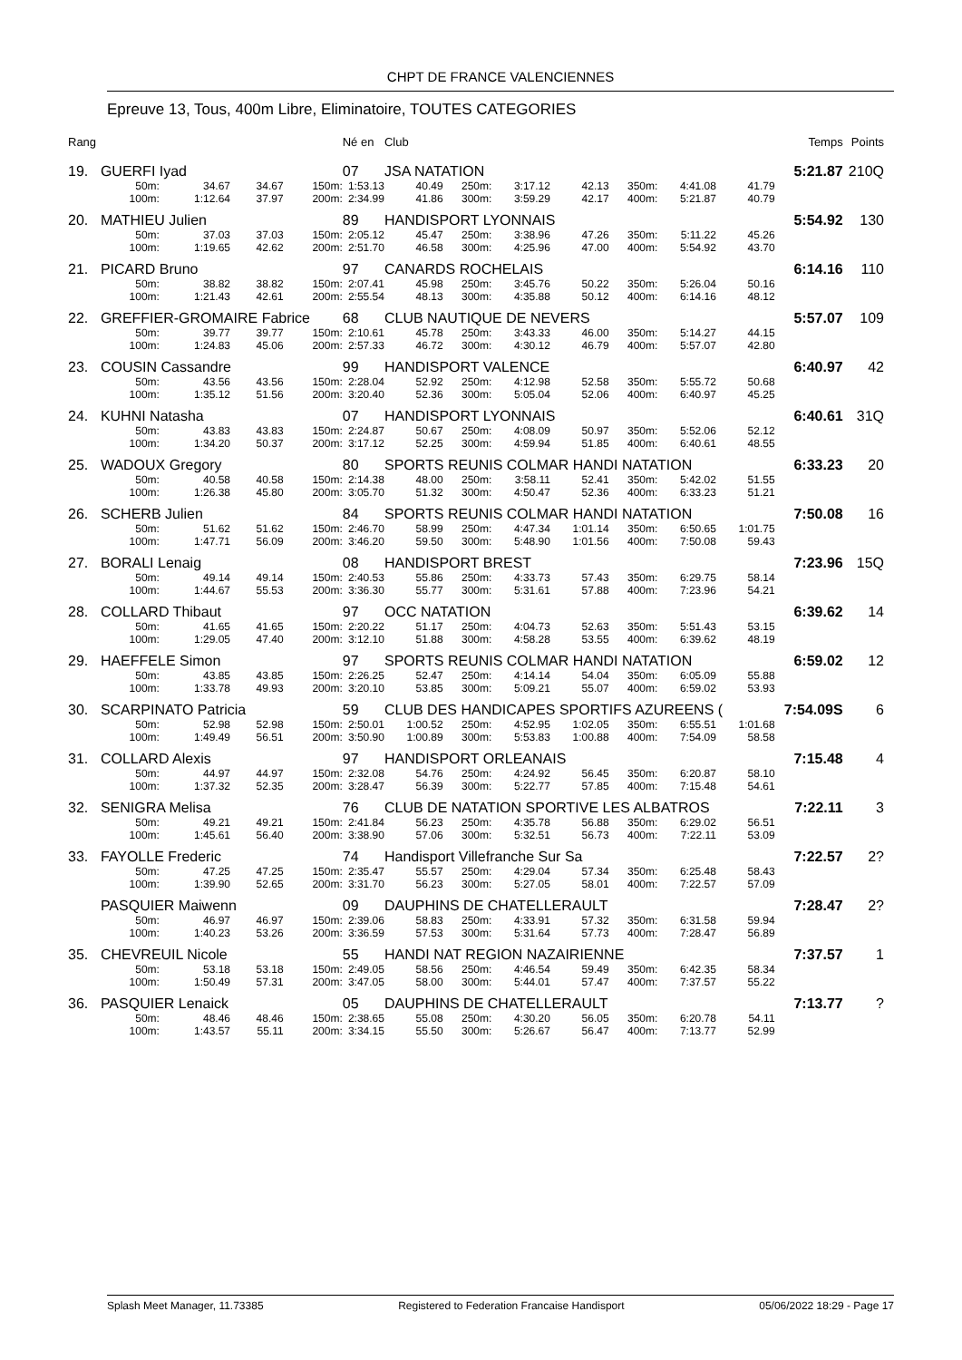CHPT DE FRANCE VALENCIENNES
Epreuve 13, Tous, 400m Libre, Eliminatoire, TOUTES CATEGORIES
| Rang | | | | | Né en | Club | | | | | | | | Temps | Points |
| --- | --- | --- | --- | --- | --- | --- | --- | --- | --- | --- | --- | --- | --- | --- | --- |
| 19. | GUERFI Iyad | | | | 07 | JSA NATATION | | | | | | | | 5:21.87 | 210Q |
| | 50m: | 34.67 | 34.67 | 150m: | 1:53.13 | 40.49 | 250m: | 3:17.12 | 42.13 | 350m: | 4:41.08 | 41.79 | | | |
| | 100m: | 1:12.64 | 37.97 | 200m: | 2:34.99 | 41.86 | 300m: | 3:59.29 | 42.17 | 400m: | 5:21.87 | 40.79 | | | |
| 20. | MATHIEU Julien | | | | 89 | HANDISPORT LYONNAIS | | | | | | | | 5:54.92 | 130 |
| | 50m: | 37.03 | 37.03 | 150m: | 2:05.12 | 45.47 | 250m: | 3:38.96 | 47.26 | 350m: | 5:11.22 | 45.26 | | | |
| | 100m: | 1:19.65 | 42.62 | 200m: | 2:51.70 | 46.58 | 300m: | 4:25.96 | 47.00 | 400m: | 5:54.92 | 43.70 | | | |
| 21. | PICARD Bruno | | | | 97 | CANARDS ROCHELAIS | | | | | | | | 6:14.16 | 110 |
| | 50m: | 38.82 | 38.82 | 150m: | 2:07.41 | 45.98 | 250m: | 3:45.76 | 50.22 | 350m: | 5:26.04 | 50.16 | | | |
| | 100m: | 1:21.43 | 42.61 | 200m: | 2:55.54 | 48.13 | 300m: | 4:35.88 | 50.12 | 400m: | 6:14.16 | 48.12 | | | |
| 22. | GREFFIER-GROMAIRE Fabrice | | | | 68 | CLUB NAUTIQUE DE NEVERS | | | | | | | | 5:57.07 | 109 |
| | 50m: | 39.77 | 39.77 | 150m: | 2:10.61 | 45.78 | 250m: | 3:43.33 | 46.00 | 350m: | 5:14.27 | 44.15 | | | |
| | 100m: | 1:24.83 | 45.06 | 200m: | 2:57.33 | 46.72 | 300m: | 4:30.12 | 46.79 | 400m: | 5:57.07 | 42.80 | | | |
| 23. | COUSIN Cassandre | | | | 99 | HANDISPORT VALENCE | | | | | | | | 6:40.97 | 42 |
| | 50m: | 43.56 | 43.56 | 150m: | 2:28.04 | 52.92 | 250m: | 4:12.98 | 52.58 | 350m: | 5:55.72 | 50.68 | | | |
| | 100m: | 1:35.12 | 51.56 | 200m: | 3:20.40 | 52.36 | 300m: | 5:05.04 | 52.06 | 400m: | 6:40.97 | 45.25 | | | |
| 24. | KUHNI Natasha | | | | 07 | HANDISPORT LYONNAIS | | | | | | | | 6:40.61 | 31Q |
| | 50m: | 43.83 | 43.83 | 150m: | 2:24.87 | 50.67 | 250m: | 4:08.09 | 50.97 | 350m: | 5:52.06 | 52.12 | | | |
| | 100m: | 1:34.20 | 50.37 | 200m: | 3:17.12 | 52.25 | 300m: | 4:59.94 | 51.85 | 400m: | 6:40.61 | 48.55 | | | |
| 25. | WADOUX Gregory | | | | 80 | SPORTS REUNIS COLMAR HANDI NATATION | | | | | | | | 6:33.23 | 20 |
| | 50m: | 40.58 | 40.58 | 150m: | 2:14.38 | 48.00 | 250m: | 3:58.11 | 52.41 | 350m: | 5:42.02 | 51.55 | | | |
| | 100m: | 1:26.38 | 45.80 | 200m: | 3:05.70 | 51.32 | 300m: | 4:50.47 | 52.36 | 400m: | 6:33.23 | 51.21 | | | |
| 26. | SCHERB Julien | | | | 84 | SPORTS REUNIS COLMAR HANDI NATATION | | | | | | | | 7:50.08 | 16 |
| | 50m: | 51.62 | 51.62 | 150m: | 2:46.70 | 58.99 | 250m: | 4:47.34 | 1:01.14 | 350m: | 6:50.65 | 1:01.75 | | | |
| | 100m: | 1:47.71 | 56.09 | 200m: | 3:46.20 | 59.50 | 300m: | 5:48.90 | 1:01.56 | 400m: | 7:50.08 | 59.43 | | | |
| 27. | BORALI Lenaig | | | | 08 | HANDISPORT BREST | | | | | | | | 7:23.96 | 15Q |
| | 50m: | 49.14 | 49.14 | 150m: | 2:40.53 | 55.86 | 250m: | 4:33.73 | 57.43 | 350m: | 6:29.75 | 58.14 | | | |
| | 100m: | 1:44.67 | 55.53 | 200m: | 3:36.30 | 55.77 | 300m: | 5:31.61 | 57.88 | 400m: | 7:23.96 | 54.21 | | | |
| 28. | COLLARD Thibaut | | | | 97 | OCC NATATION | | | | | | | | 6:39.62 | 14 |
| | 50m: | 41.65 | 41.65 | 150m: | 2:20.22 | 51.17 | 250m: | 4:04.73 | 52.63 | 350m: | 5:51.43 | 53.15 | | | |
| | 100m: | 1:29.05 | 47.40 | 200m: | 3:12.10 | 51.88 | 300m: | 4:58.28 | 53.55 | 400m: | 6:39.62 | 48.19 | | | |
| 29. | HAEFFELE Simon | | | | 97 | SPORTS REUNIS COLMAR HANDI NATATION | | | | | | | | 6:59.02 | 12 |
| | 50m: | 43.85 | 43.85 | 150m: | 2:26.25 | 52.47 | 250m: | 4:14.14 | 54.04 | 350m: | 6:05.09 | 55.88 | | | |
| | 100m: | 1:33.78 | 49.93 | 200m: | 3:20.10 | 53.85 | 300m: | 5:09.21 | 55.07 | 400m: | 6:59.02 | 53.93 | | | |
| 30. | SCARPINATO Patricia | | | | 59 | CLUB DES HANDICAPES SPORTIFS AZUREENS ( | | | | | | | | 7:54.09S | 6 |
| | 50m: | 52.98 | 52.98 | 150m: | 2:50.01 | 1:00.52 | 250m: | 4:52.95 | 1:02.05 | 350m: | 6:55.51 | 1:01.68 | | | |
| | 100m: | 1:49.49 | 56.51 | 200m: | 3:50.90 | 1:00.89 | 300m: | 5:53.83 | 1:00.88 | 400m: | 7:54.09 | 58.58 | | | |
| 31. | COLLARD Alexis | | | | 97 | HANDISPORT ORLEANAIS | | | | | | | | 7:15.48 | 4 |
| | 50m: | 44.97 | 44.97 | 150m: | 2:32.08 | 54.76 | 250m: | 4:24.92 | 56.45 | 350m: | 6:20.87 | 58.10 | | | |
| | 100m: | 1:37.32 | 52.35 | 200m: | 3:28.47 | 56.39 | 300m: | 5:22.77 | 57.85 | 400m: | 7:15.48 | 54.61 | | | |
| 32. | SENIGRA Melisa | | | | 76 | CLUB DE NATATION SPORTIVE LES ALBATROS | | | | | | | | 7:22.11 | 3 |
| | 50m: | 49.21 | 49.21 | 150m: | 2:41.84 | 56.23 | 250m: | 4:35.78 | 56.88 | 350m: | 6:29.02 | 56.51 | | | |
| | 100m: | 1:45.61 | 56.40 | 200m: | 3:38.90 | 57.06 | 300m: | 5:32.51 | 56.73 | 400m: | 7:22.11 | 53.09 | | | |
| 33. | FAYOLLE Frederic | | | | 74 | Handisport Villefranche Sur Sa | | | | | | | | 7:22.57 | 2? |
| | 50m: | 47.25 | 47.25 | 150m: | 2:35.47 | 55.57 | 250m: | 4:29.04 | 57.34 | 350m: | 6:25.48 | 58.43 | | | |
| | 100m: | 1:39.90 | 52.65 | 200m: | 3:31.70 | 56.23 | 300m: | 5:27.05 | 58.01 | 400m: | 7:22.57 | 57.09 | | | |
| | PASQUIER Maiwenn | | | | 09 | DAUPHINS DE CHATELLERAULT | | | | | | | | 7:28.47 | 2? |
| | 50m: | 46.97 | 46.97 | 150m: | 2:39.06 | 58.83 | 250m: | 4:33.91 | 57.32 | 350m: | 6:31.58 | 59.94 | | | |
| | 100m: | 1:40.23 | 53.26 | 200m: | 3:36.59 | 57.53 | 300m: | 5:31.64 | 57.73 | 400m: | 7:28.47 | 56.89 | | | |
| 35. | CHEVREUIL Nicole | | | | 55 | HANDI NAT REGION NAZAIRIENNE | | | | | | | | 7:37.57 | 1 |
| | 50m: | 53.18 | 53.18 | 150m: | 2:49.05 | 58.56 | 250m: | 4:46.54 | 59.49 | 350m: | 6:42.35 | 58.34 | | | |
| | 100m: | 1:50.49 | 57.31 | 200m: | 3:47.05 | 58.00 | 300m: | 5:44.01 | 57.47 | 400m: | 7:37.57 | 55.22 | | | |
| 36. | PASQUIER Lenaick | | | | 05 | DAUPHINS DE CHATELLERAULT | | | | | | | | 7:13.77 | ? |
| | 50m: | 48.46 | 48.46 | 150m: | 2:38.65 | 55.08 | 250m: | 4:30.20 | 56.05 | 350m: | 6:20.78 | 54.11 | | | |
| | 100m: | 1:43.57 | 55.11 | 200m: | 3:34.15 | 55.50 | 300m: | 5:26.67 | 56.47 | 400m: | 7:13.77 | 52.99 | | | |
Splash Meet Manager, 11.73385 Registered to Federation Francaise Handisport 05/06/2022 18:29 - Page 17